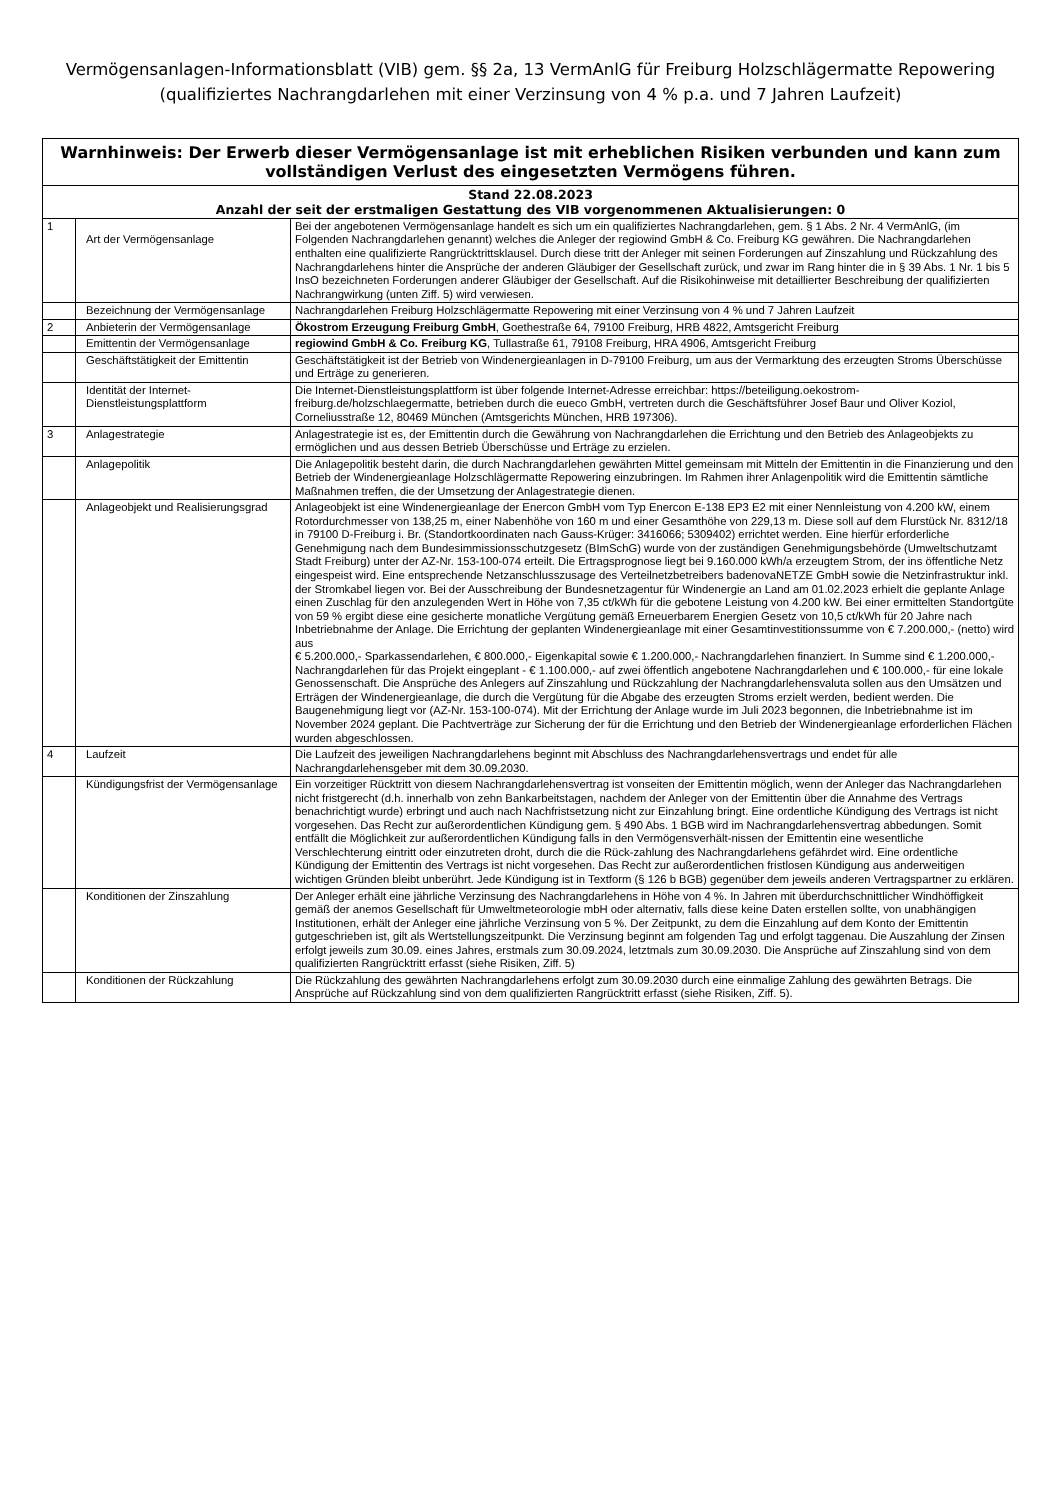Vermögensanlagen-Informationsblatt (VIB) gem. §§ 2a, 13 VermAnlG für Freiburg Holzschlägermatte Repowering
(qualifiziertes Nachrangdarlehen mit einer Verzinsung von 4 % p.a. und 7 Jahren Laufzeit)
| Warnhinweis: Der Erwerb dieser Vermögensanlage ist mit erheblichen Risiken verbunden und kann zum vollständigen Verlust des eingesetzten Vermögens führen. | | |
| --- | --- | --- |
| Stand 22.08.2023 Anzahl der seit der erstmaligen Gestattung des VIB vorgenommenen Aktualisierungen: 0 | | |
| 1 | Art der Vermögensanlage | Bei der angebotenen Vermögensanlage handelt es sich um ein qualifiziertes Nachrangdarlehen, gem. § 1 Abs. 2 Nr. 4 VermAnlG, (im Folgenden Nachrangdarlehen genannt) welches die Anleger der regiowind GmbH & Co. Freiburg KG gewähren. Die Nachrangdarlehen enthalten eine qualifizierte Rangrücktrittsklausel. Durch diese tritt der Anleger mit seinen Forderungen auf Zinszahlung und Rückzahlung des Nachrangdarlehens hinter die Ansprüche der anderen Gläubiger der Gesellschaft zurück, und zwar im Rang hinter die in § 39 Abs. 1 Nr. 1 bis 5 InsO bezeichneten Forderungen anderer Gläubiger der Gesellschaft. Auf die Risikohinweise mit detaillierter Beschreibung der qualifizierten Nachrangwirkung (unten Ziff. 5) wird verwiesen. |
| | Bezeichnung der Vermögensanlage | Nachrangdarlehen Freiburg Holzschlägermatte Repowering mit einer Verzinsung von 4 % und 7 Jahren Laufzeit |
| 2 | Anbieterin der Vermögensanlage | Ökostrom Erzeugung Freiburg GmbH , Goethestraße 64, 79100 Freiburg, HRB 4822, Amtsgericht Freiburg |
| | Emittentin der Vermögensanlage | regiowind GmbH & Co. Freiburg KG , Tullastraße 61, 79108 Freiburg, HRA 4906, Amtsgericht Freiburg |
| | Geschäftstätigkeit der Emittentin | Geschäftstätigkeit ist der Betrieb von Windenergieanlagen in D-79100 Freiburg, um aus der Vermarktung des erzeugten Stroms Überschüsse und Erträge zu generieren. |
| | Identität der Internet-Dienstleistungsplattform | Die Internet-Dienstleistungsplattform ist über folgende Internet-Adresse erreichbar: https://beteiligung.oekostrom-freiburg.de/holzschlaegermatte, betrieben durch die eueco GmbH, vertreten durch die Geschäftsführer Josef Baur und Oliver Koziol, Corneliusstraße 12, 80469 München (Amtsgerichts München, HRB 197306). |
| 3 | Anlagestrategie | Anlagestrategie ist es, der Emittentin durch die Gewährung von Nachrangdarlehen die Errichtung und den Betrieb des Anlageobjekts zu ermöglichen und aus dessen Betrieb Überschüsse und Erträge zu erzielen. |
| | Anlagepolitik | Die Anlagepolitik besteht darin, die durch Nachrangdarlehen gewährten Mittel gemeinsam mit Mitteln der Emittentin in die Finanzierung und den Betrieb der Windenergieanlage Holzschlägermatte Repowering einzubringen. Im Rahmen ihrer Anlagenpolitik wird die Emittentin sämtliche Maßnahmen treffen, die der Umsetzung der Anlagestrategie dienen. |
| | Anlageobjekt und Realisierungsgrad | Anlageobjekt ist eine Windenergieanlage der Enercon GmbH vom Typ Enercon E-138 EP3 E2 mit einer Nennleistung von 4.200 kW, einem Rotordurchmesser von 138,25 m, einer Nabenhöhe von 160 m und einer Gesamthöhe von 229,13 m. Diese soll auf dem Flurstück Nr. 8312/18 in 79100 D-Freiburg i. Br. (Standortkoordinaten nach Gauss-Krüger: 3416066; 5309402) errichtet werden. Eine hierfür erforderliche Genehmigung nach dem Bundesimmissionsschutzgesetz (BImSchG) wurde von der zuständigen Genehmigungsbehörde (Umweltschutzamt Stadt Freiburg) unter der AZ-Nr. 153-100-074 erteilt. Die Ertragsprognose liegt bei 9.160.000 kWh/a erzeugtem Strom, der ins öffentliche Netz eingespeist wird. Eine entsprechende Netzanschlusszusage des Verteilnetzbetreibers badenovaNETZE GmbH sowie die Netzinfrastruktur inkl. der Stromkabel liegen vor. Bei der Ausschreibung der Bundesnetzagentur für Windenergie an Land am 01.02.2023 erhielt die geplante Anlage einen Zuschlag für den anzulegenden Wert in Höhe von 7,35 ct/kWh für die gebotene Leistung von 4.200 kW. Bei einer ermittelten Standortgüte von 59 % ergibt diese eine gesicherte monatliche Vergütung gemäß Erneuerbarem Energien Gesetz von 10,5 ct/kWh für 20 Jahre nach Inbetriebnahme der Anlage. Die Errichtung der geplanten Windenergieanlage mit einer Gesamtinvestitionssumme von € 7.200.000,- (netto) wird aus € 5.200.000,- Sparkassendarlehen, € 800.000,- Eigenkapital sowie € 1.200.000,- Nachrangdarlehen finanziert. In Summe sind € 1.200.000,- Nachrangdarlehen für das Projekt eingeplant - € 1.100.000,- auf zwei öffentlich angebotene Nachrangdarlehen und € 100.000,- für eine lokale Genossenschaft. Die Ansprüche des Anlegers auf Zinszahlung und Rückzahlung der Nachrangdarlehensvaluta sollen aus den Umsätzen und Erträgen der Windenergieanlage, die durch die Vergütung für die Abgabe des erzeugten Stroms erzielt werden, bedient werden. Die Baugenehmigung liegt vor (AZ-Nr. 153-100-074). Mit der Errichtung der Anlage wurde im Juli 2023 begonnen, die Inbetriebnahme ist im November 2024 geplant. Die Pachtverträge zur Sicherung der für die Errichtung und den Betrieb der Windenergieanlage erforderlichen Flächen wurden abgeschlossen. |
| 4 | Laufzeit | Die Laufzeit des jeweiligen Nachrangdarlehens beginnt mit Abschluss des Nachrangdarlehensvertrags und endet für alle Nachrangdarlehensgeber mit dem 30.09.2030. |
| | Kündigungsfrist der Vermögensanlage | Ein vorzeitiger Rücktritt von diesem Nachrangdarlehensvertrag ist vonseiten der Emittentin möglich, wenn der Anleger das Nachrangdarlehen nicht fristgerecht (d.h. innerhalb von zehn Bankarbeitstagen, nachdem der Anleger von der Emittentin über die Annahme des Vertrags benachrichtigt wurde) erbringt und auch nach Nachfristsetzung nicht zur Einzahlung bringt. Eine ordentliche Kündigung des Vertrags ist nicht vorgesehen. Das Recht zur außerordentlichen Kündigung gem. § 490 Abs. 1 BGB wird im Nachrangdarlehensvertrag abbedungen. Somit entfällt die Möglichkeit zur außerordentlichen Kündigung falls in den Vermögensverhält-nissen der Emittentin eine wesentliche Verschlechterung eintritt oder einzutreten droht, durch die die Rück-zahlung des Nachrangdarlehens gefährdet wird. Eine ordentliche Kündigung der Emittentin des Vertrags ist nicht vorgesehen. Das Recht zur außerordentlichen fristlosen Kündigung aus anderweitigen wichtigen Gründen bleibt unberührt. Jede Kündigung ist in Textform (§ 126 b BGB) gegenüber dem jeweils anderen Vertragspartner zu erklären. |
| | Konditionen der Zinszahlung | Der Anleger erhält eine jährliche Verzinsung des Nachrangdarlehens in Höhe von 4 %. In Jahren mit überdurchschnittlicher Windhöffigkeit gemäß der anemos Gesellschaft für Umweltmeteorologie mbH oder alternativ, falls diese keine Daten erstellen sollte, von unabhängigen Institutionen, erhält der Anleger eine jährliche Verzinsung von 5 %. Der Zeitpunkt, zu dem die Einzahlung auf dem Konto der Emittentin gutgeschrieben ist, gilt als Wertstellungszeitpunkt. Die Verzinsung beginnt am folgenden Tag und erfolgt taggenau. Die Auszahlung der Zinsen erfolgt jeweils zum 30.09. eines Jahres, erstmals zum 30.09.2024, letztmals zum 30.09.2030. Die Ansprüche auf Zinszahlung sind von dem qualifizierten Rangrücktritt erfasst (siehe Risiken, Ziff. 5) |
| | Konditionen der Rückzahlung | Die Rückzahlung des gewährten Nachrangdarlehens erfolgt zum 30.09.2030 durch eine einmalige Zahlung des gewährten Betrags. Die Ansprüche auf Rückzahlung sind von dem qualifizierten Rangrücktritt erfasst (siehe Risiken, Ziff. 5). |